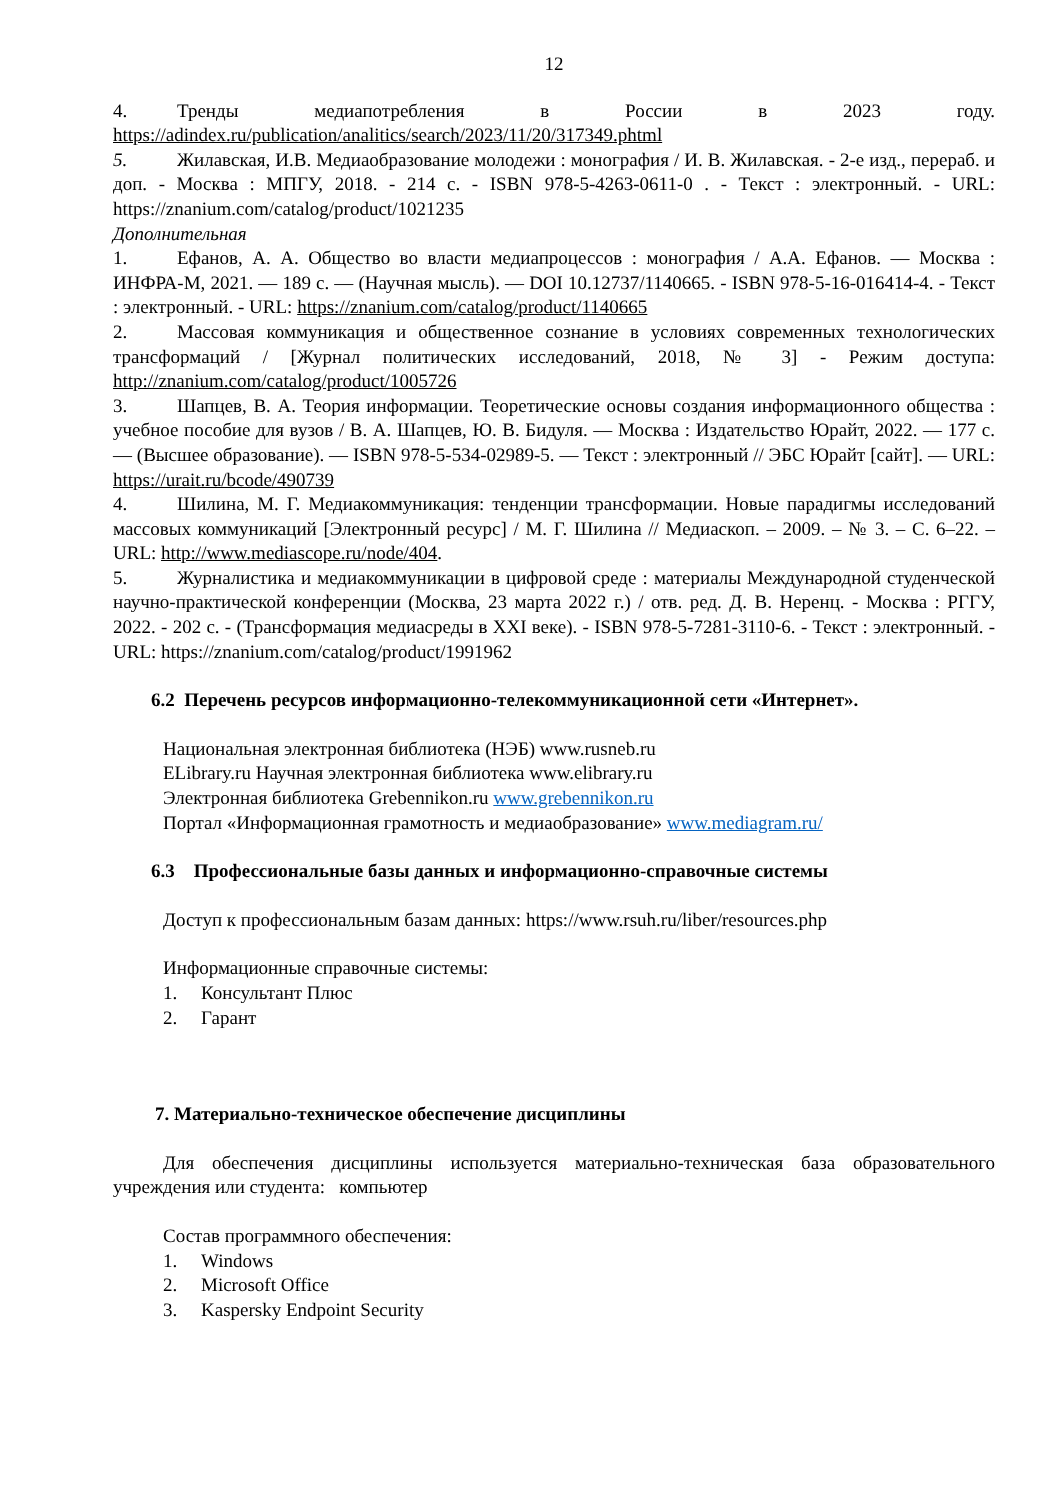12
4. Тренды медиапотребления в России в 2023 году. https://adindex.ru/publication/analitics/search/2023/11/20/317349.phtml
5. Жилавская, И.В. Медиаобразование молодежи : монография / И. В. Жилавская. - 2-е изд., перераб. и доп. - Москва : МПГУ, 2018. - 214 с. - ISBN 978-5-4263-0611-0 . - Текст : электронный. - URL: https://znanium.com/catalog/product/1021235
Дополнительная
1. Ефанов, А. А. Общество во власти медиапроцессов : монография / А.А. Ефанов. — Москва : ИНФРА-М, 2021. — 189 с. — (Научная мысль). — DOI 10.12737/1140665. - ISBN 978-5-16-016414-4. - Текст : электронный. - URL: https://znanium.com/catalog/product/1140665
2. Массовая коммуникация и общественное сознание в условиях современных технологических трансформаций / [Журнал политических исследований, 2018, № 3] - Режим доступа: http://znanium.com/catalog/product/1005726
3. Шапцев, В. А. Теория информации. Теоретические основы создания информационного общества : учебное пособие для вузов / В. А. Шапцев, Ю. В. Бидуля. — Москва : Издательство Юрайт, 2022. — 177 с. — (Высшее образование). — ISBN 978-5-534-02989-5. — Текст : электронный // ЭБС Юрайт [сайт]. — URL: https://urait.ru/bcode/490739
4. Шилина, М. Г. Медиакоммуникация: тенденции трансформации. Новые парадигмы исследований массовых коммуникаций [Электронный ресурс] / М. Г. Шилина // Медиаскоп. – 2009. – № 3. – С. 6–22. – URL: http://www.mediascope.ru/node/404.
5. Журналистика и медиакоммуникации в цифровой среде : материалы Международной студенческой научно-практической конференции (Москва, 23 марта 2022 г.) / отв. ред. Д. В. Неренц. - Москва : РГГУ, 2022. - 202 с. - (Трансформация медиасреды в XXI веке). - ISBN 978-5-7281-3110-6. - Текст : электронный. - URL: https://znanium.com/catalog/product/1991962
6.2 Перечень ресурсов информационно-телекоммуникационной сети «Интернет».
Национальная электронная библиотека (НЭБ) www.rusneb.ru
ELibrary.ru Научная электронная библиотека www.elibrary.ru
Электронная библиотека Grebennikon.ru www.grebennikon.ru
Портал «Информационная грамотность и медиаобразование» www.mediagram.ru/
6.3 Профессиональные базы данных и информационно-справочные системы
Доступ к профессиональным базам данных: https://www.rsuh.ru/liber/resources.php
Информационные справочные системы:
1. Консультант Плюс
2. Гарант
7. Материально-техническое обеспечение дисциплины
Для обеспечения дисциплины используется материально-техническая база образовательного учреждения или студента: компьютер
Состав программного обеспечения:
1. Windows
2. Microsoft Office
3. Kaspersky Endpoint Security